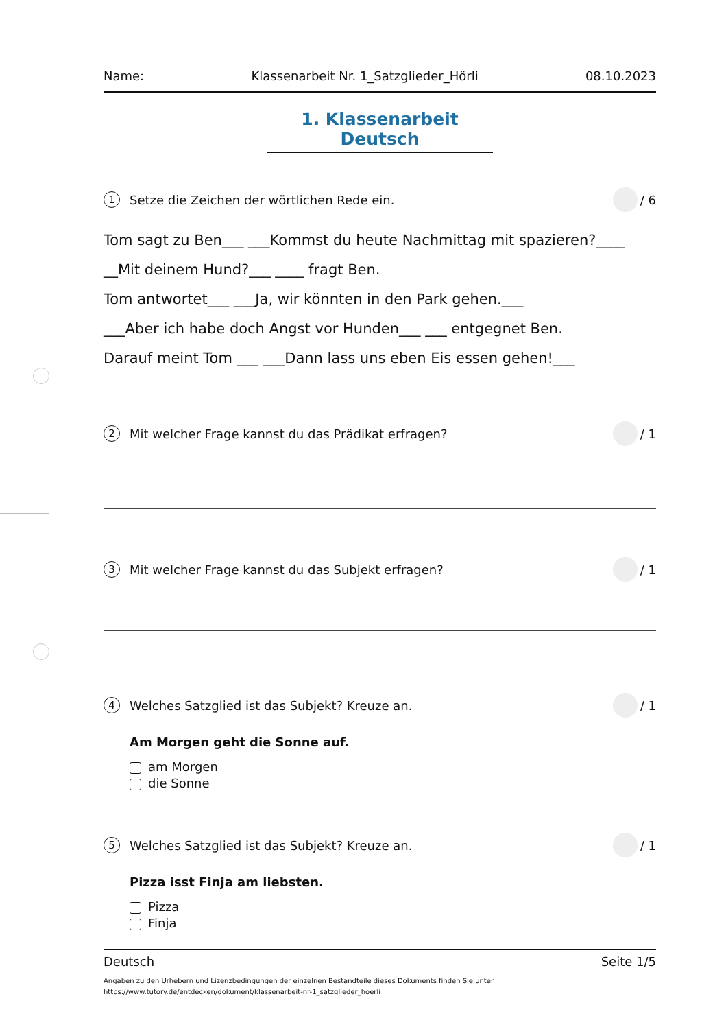Name: Klassenarbeit Nr. 1_Satzglieder_Hörli 08.10.2023
1. Klassenarbeit Deutsch
1 Setze die Zeichen der wörtlichen Rede ein. / 6
Tom sagt zu Ben___ ___Kommst du heute Nachmittag mit spazieren?____
__Mit deinem Hund?___ ____ fragt Ben.
Tom antwortet___ ___Ja, wir könnten in den Park gehen.___
___Aber ich habe doch Angst vor Hunden___ ___ entgegnet Ben.
Darauf meint Tom ___ ___Dann lass uns eben Eis essen gehen!___
2 Mit welcher Frage kannst du das Prädikat erfragen? / 1
3 Mit welcher Frage kannst du das Subjekt erfragen? / 1
4 Welches Satzglied ist das Subjekt? Kreuze an. / 1
Am Morgen geht die Sonne auf.
am Morgen
die Sonne
5 Welches Satzglied ist das Subjekt? Kreuze an. / 1
Pizza isst Finja am liebsten.
Pizza
Finja
Deutsch Seite 1/5
Angaben zu den Urhebern und Lizenzbedingungen der einzelnen Bestandteile dieses Dokuments finden Sie unter
https://www.tutory.de/entdecken/dokument/klassenarbeit-nr-1_satzglieder_hoerli